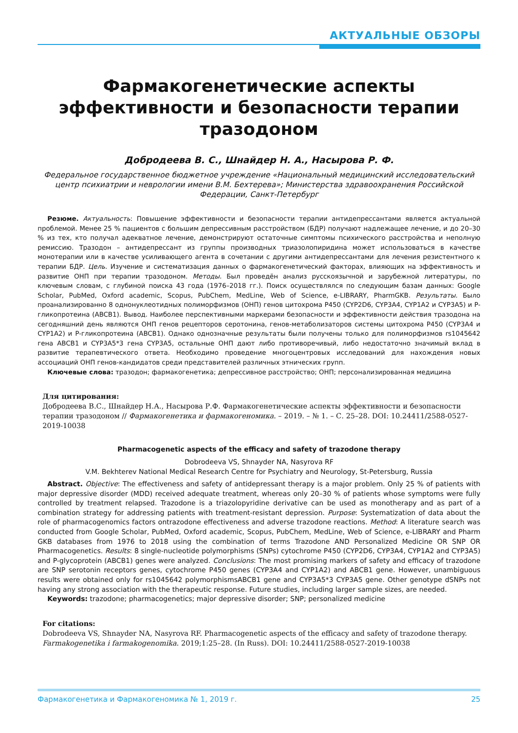АКТУАЛЬНЫЕ ОБЗОРЫ
Фармакогенетические аспекты эффективности и безопасности терапии тразодоном
Добродеева В. С., Шнайдер Н. А., Насырова Р. Ф.
Федеральное государственное бюджетное учреждение «Национальный медицинский исследовательский центр психиатрии и неврологии имени В.М. Бехтерева»; Министерства здравоохранения Российской Федерации, Санкт-Петербург
Резюме. Актуальность: Повышение эффективности и безопасности терапии антидепрессантами является актуальной проблемой. Менее 25 % пациентов с большим депрессивным расстройством (БДР) получают надлежащее лечение, и до 20–30 % из тех, кто получал адекватное лечение, демонстрируют остаточные симптомы психического расстройства и неполную ремиссию. Тразодон – антидепрессант из группы производных триазолопиридина может использоваться в качестве монотерапии или в качестве усиливающего агента в сочетании с другими антидепрессантами для лечения резистентного к терапии БДР. Цель. Изучение и систематизация данных о фармакогенетический факторах, влияющих на эффективность и развитие ОНП при терапии тразодоном. Методы. Был проведён анализ русскоязычной и зарубежной литературы, по ключевым словам, с глубиной поиска 43 года (1976–2018 гг.). Поиск осуществлялся по следующим базам данных: Google Scholar, PubMed, Oxford academic, Scopus, PubChem, MedLine, Web of Science, e-LIBRARY, PharmGKB. Результаты. Было проанализированно 8 однонуклеотидных полиморфизмов (ОНП) генов цитохрома P450 (CYP2D6, CYP3A4, CYP1A2 и CYP3A5) и P-гликопротеина (ABCB1). Вывод. Наиболее перспективными маркерами безопасности и эффективности действия тразодона на сегодняшний день являются ОНП генов рецепторов серотонина, генов-метаболизаторов системы цитохрома P450 (CYP3A4 и CYP1A2) и P-гликопротеина (ABCB1). Однако однозначные результаты были получены только для полиморфизмов rs1045642 гена ABCB1 и CYP3A5*3 гена CYP3A5, остальные ОНП дают либо противоречивый, либо недостаточно значимый вклад в развитие терапевтического ответа. Необходимо проведение многоцентровых исследований для нахождения новых ассоциаций ОНП генов-кандидатов среди представителей различных этнических групп.
Ключевые слова: тразодон; фармакогенетика; депрессивное расстройство; ОНП; персонализированная медицина
Для цитирования:
Добродеева В.С., Шнайдер Н.А., Насырова Р.Ф. Фармакогенетические аспекты эффективности и безопасности терапии тразодоном // Фармакогенетика и фармакогеномика. – 2019. – № 1. – С. 25–28. DOI: 10.24411/2588-0527-2019-10038
Pharmacogenetic aspects of the efficacy and safety of trazodone therapy
Dobrodeeva VS, Shnayder NA, Nasyrova RF
V.M. Bekhterev National Medical Research Centre for Psychiatry and Neurology, St-Petersburg, Russia
Abstract. Objective: The effectiveness and safety of antidepressant therapy is a major problem. Only 25 % of patients with major depressive disorder (MDD) received adequate treatment, whereas only 20–30 % of patients whose symptoms were fully controlled by treatment relapsed. Trazodone is a triazolopyridine derivative can be used as monotherapy and as part of a combination strategy for addressing patients with treatment-resistant depression. Purpose: Systematization of data about the role of pharmacogenomics factors ontrazodone effectiveness and adverse trazodone reactions. Method: A literature search was conducted from Google Scholar, PubMed, Oxford academic, Scopus, PubChem, MedLine, Web of Science, e-LIBRARY and Pharm GKB databases from 1976 to 2018 using the combination of terms Trazodone AND Personalized Medicine OR SNP OR Pharmacogenetics. Results: 8 single-nucleotide polymorphisms (SNPs) cytochrome P450 (CYP2D6, CYP3A4, CYP1A2 and CYP3A5) and P-glycoprotein (ABCB1) genes were analyzed. Conclusions: The most promising markers of safety and efficacy of trazodone are SNP serotonin receptors genes, cytochrome P450 genes (CYP3A4 and CYP1A2) and ABCB1 gene. However, unambiguous results were obtained only for rs1045642 polymorphismsABCB1 gene and CYP3A5*3 CYP3A5 gene. Other genotype dSNPs not having any strong association with the therapeutic response. Future studies, including larger sample sizes, are needed.
Keywords: trazodone; pharmacogenetics; major depressive disorder; SNP; personalized medicine
For citations:
Dobrodeeva VS, Shnayder NA, Nasyrova RF. Pharmacogenetic aspects of the efficacy and safety of trazodone therapy. Farmakogenetika i farmakogenomika. 2019;1:25–28. (In Russ). DOI: 10.24411/2588-0527-2019-10038
Фармакогенетика и Фармакогеномика № 1, 2019 г. 25